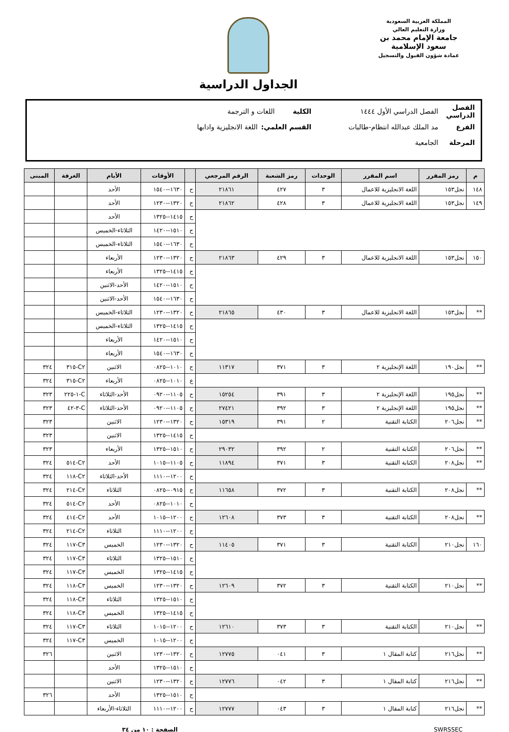المملكة العربية السعودية
وزارة التعليم العالي
جامعة الإمام محمد بن سعود الإسلامية
عمادة شؤون القبول والتسجيل
الجداول الدراسية
الفصل الدراسي الفصل الدراسي الأول ١٤٤٤ الكلية اللغات و الترجمة
الفرع مد الملك عبدالله انتظام-طالبات القسم العلمي: اللغة الانجليزية وادابها
المرحلة الجامعية
| م | رمز المقرر | اسم المقرر | الوحدات | رمز الشعبة | الرقم المرجعي | | الأوقات | الأيام | الغرفة | المبنى |
| --- | --- | --- | --- | --- | --- | --- | --- | --- | --- | --- |
| ١٤٨ | نجل١٥٣ | اللغة الانجليزية للاعمال | ٣ | ٤٢٧ | ٢١٨٦١ | ح | ١٦٣٠--١٥٤٠ | الأحد | | |
| ١٤٩ | نجل١٥٣ | اللغة الانجليزية للاعمال | ٣ | ٤٢٨ | ٢١٨٦٢ | ح | ١٣٢٠--١٢٣٠ | الأحد | | |
| | | | | | | ح | ١٤١٥--١٣٢٥ | الأحد | | |
| | | | | | | ح | ١٥١٠--١٤٢٠ | الثلاثاء-الخميس | | |
| | | | | | | ح | ١٦٣٠--١٥٤٠ | الثلاثاء-الخميس | | |
| ١٥٠ | نجل١٥٣ | اللغة الانجليزية للاعمال | ٣ | ٤٢٩ | ٢١٨٦٣ | ح | ١٣٢٠--١٢٣٠ | الأربعاء | | |
| | | | | | | ح | ١٤١٥--١٣٢٥ | الأربعاء | | |
| | | | | | | ح | ١٥١٠--١٤٢٠ | الأحد-الاثنين | | |
| | | | | | | ح | ١٦٣٠--١٥٤٠ | الأحد-الاثنين | | |
| ** | نجل١٥٣ | اللغة الانجليزية للاعمال | ٣ | ٤٣٠ | ٢١٨٦٥ | ح | ١٣٢٠--١٢٣٠ | الثلاثاء-الخميس | | |
| | | | | | | ح | ١٤١٥--١٣٢٥ | الثلاثاء-الخميس | | |
| | | | | | | ح | ١٥١٠--١٤٢٠ | الأربعاء | | |
| | | | | | | ح | ١٦٣٠--١٥٤٠ | الأربعاء | | |
| ** | نجل١٩٠ | اللغة الإنجليزية ٢ | ٣ | ٣٧١ | ١١٣١٧ | ح | ١٠١٠--٠٨٢٥ | الاثنين | C٢-٣١٥ | ٣٢٤ |
| | | | | | | ع | ١٠١٠--٠٨٢٥ | الأربعاء | C٢-٣١٥ | ٣٢٤ |
| ** | نجل١٩٥ | اللغة الإنجليزية ٢ | ٣ | ٣٩١ | ١٥٢٥٤ | ح | ١١٠٥--٠٩٢٠ | الأحد-الثلاثاء | C-١-٢٢٥ | ٣٢٣ |
| ** | نجل١٩٥ | اللغة الإنجليزية ٢ | ٣ | ٣٩٢ | ٢٧٤٢١ | ح | ١١٠٥--٠٩٢٠ | الأحد-الثلاثاء | C-٣-٤٢ | ٣٢٣ |
| ** | نجل٢٠٦ | الكتابة التقنية | ٢ | ٣٩١ | ١٥٣١٩ | ح | ١٣٢٠--١٢٣٠ | الاثنين | | ٣٢٣ |
| | | | | | | ح | ١٤١٥--١٣٢٥ | الاثنين | | ٣٢٣ |
| ** | نجل٢٠٦ | الكتابة التقنية | ٢ | ٣٩٢ | ٢٩٠٣٢ | ح | ١٥١٠--١٣٢٥ | الأربعاء | | ٣٢٣ |
| ** | نجل٢٠٨ | الكتابة التقنية | ٣ | ٣٧١ | ١١٨٩٤ | ح | ١١٠٥--١٠١٥ | الأحد | C٢-٥١٤ | ٣٢٤ |
| | | | | | | ح | ١٢٠٠--١١١٠ | الأحد-الثلاثاء | C٢-١١٨ | ٣٢٤ |
| ** | نجل٢٠٨ | الكتابة التقنية | ٣ | ٣٧٢ | ١١٦٥٨ | ح | ٠٩١٥--٠٨٢٥ | الثلاثاء | C٢-٢١٤ | ٣٢٤ |
| | | | | | | ح | ١٠١٠--٠٨٢٥ | الأحد | C٢-٥١٤ | ٣٢٤ |
| ** | نجل٢٠٨ | الكتابة التقنية | ٣ | ٣٧٣ | ١٢٦٠٨ | ح | ١٢٠٠--١٠١٥ | الأحد | C٢-٤١٤ | ٣٢٤ |
| | | | | | | ح | ١٢٠٠--١١١٠ | الثلاثاء | C٢-٢١٤ | ٣٢٤ |
| ١٦٠ | نجل٢١٠ | الكتابة التقنية | ٣ | ٣٧١ | ١١٤٠٥ | ح | ١٣٢٠--١٢٣٠ | الخميس | C٣-١١٧ | ٣٢٤ |
| | | | | | | ح | ١٥١٠--١٣٢٥ | الثلاثاء | C٣-١١٧ | ٣٢٤ |
| | | | | | | ح | ١٤١٥--١٣٢٥ | الخميس | C٣-١١٧ | ٣٢٤ |
| ** | نجل٢١٠ | الكتابة التقنية | ٣ | ٣٧٢ | ١٢٦٠٩ | ح | ١٣٢٠--١٢٣٠ | الخميس | C٣-١١٨ | ٣٢٤ |
| | | | | | | ح | ١٥١٠--١٣٢٥ | الثلاثاء | C٣-١١٨ | ٣٢٤ |
| | | | | | | ح | ١٤١٥--١٣٢٥ | الخميس | C٣-١١٨ | ٣٢٤ |
| ** | نجل٢١٠ | الكتابة التقنية | ٣ | ٣٧٣ | ١٢٦١٠ | ح | ١٢٠٠--١٠١٥ | الثلاثاء | C٣-١١٧ | ٣٢٤ |
| | | | | | | ح | ١٢٠٠--١٠١٥ | الخميس | C٣-١١٧ | ٣٢٤ |
| ** | نجل٢١٦ | كتابة المقال ١ | ٣ | ٠٤١ | ١٢٧٧٥ | ح | ١٣٢٠--١٢٣٠ | الاثنين | | ٣٢٦ |
| | | | | | | ح | ١٥١٠--١٣٢٥ | الأحد | | |
| ** | نجل٢١٦ | كتابة المقال ١ | ٣ | ٠٤٢ | ١٢٧٧٦ | ح | ١٣٢٠--١٢٣٠ | الاثنين | | |
| | | | | | | ح | ١٥١٠--١٣٢٥ | الأحد | | ٣٢٦ |
| ** | نجل٢١٦ | كتابة المقال ١ | ٣ | ٠٤٣ | ١٢٧٧٧ | ح | ١٢٠٠--١١١٠ | الثلاثاء-الأربعاء | | |
SWRSSEC الصفحة : ١٠ من ٣٤